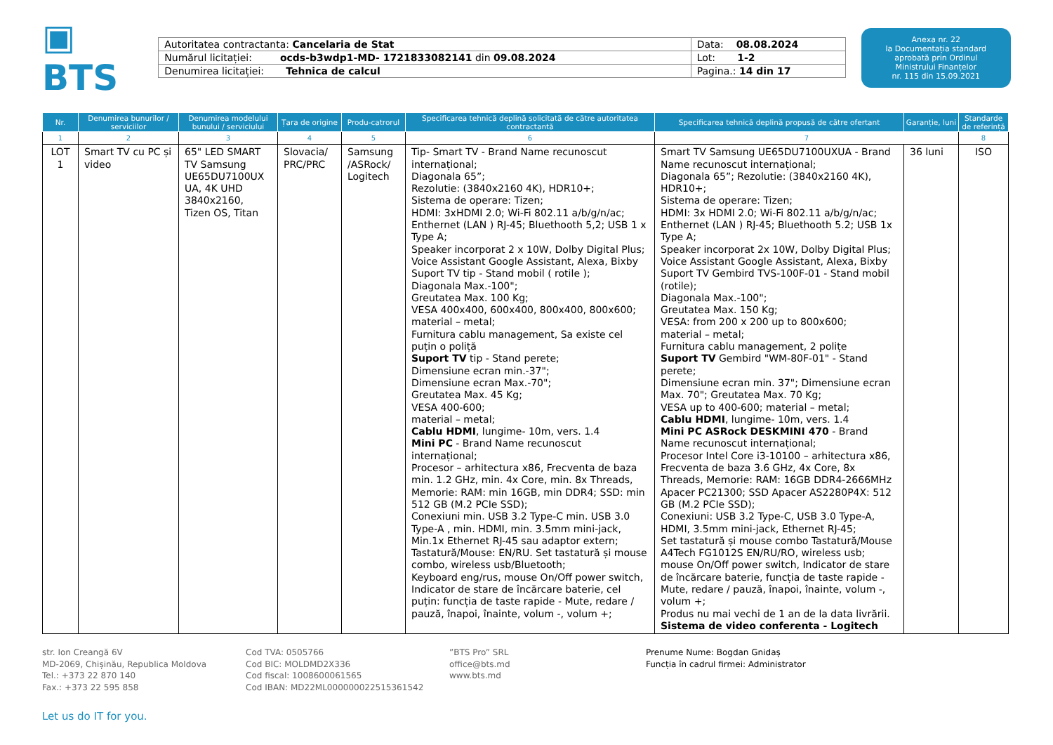▣ BTS
| Autoritatea contractanta: Cancelaria de Stat | Data: 08.08.2024 |
| Numărul licitației: ocds-b3wdp1-MD- 1721833082141 din 09.08.2024 | Lot: 1-2 |
| Denumirea licitației: Tehnica de calcul | Pagina.: 14 din 17 |
Anexa nr. 22
la Documentația standard
aprobată prin Ordinul
Ministrului Finanțelor
nr. 115 din 15.09.2021
| Nr. | Denumirea bunurilor / serviciilor | Denumirea modelului bunului / serviciului | Țara de origine | Produ-catrorul | Specificarea tehnică deplină solicitată de către autoritatea contractantă | Specificarea tehnică deplină propusă de către ofertant | Garanție, luni | Standarde de referință |
| --- | --- | --- | --- | --- | --- | --- | --- | --- |
| 1 | 2 | 3 | 4 | 5 | 6 | 7 | | 8 |
| LOT 1 | Smart TV cu PC și video | 65" LED SMART TV Samsung UE65DU7100UX UA, 4K UHD 3840x2160, Tizen OS, Titan | Slovacia/ PRC/PRC | Samsung /ASRock/ Logitech | Tip- Smart TV - Brand Name recunoscut internațional; Diagonala 65”; Rezolutie: (3840x2160 4K), HDR10+; Sistema de operare: Tizen; HDMI: 3xHDMI 2.0; Wi-Fi 802.11 a/b/g/n/ac; Enthernet (LAN ) RJ-45; Bluethooth 5,2; USB 1 x Type A; Speaker incorporat 2 x 10W, Dolby Digital Plus; Voice Assistant Google Assistant, Alexa, Bixby Suport TV tip - Stand mobil ( rotile ); Diagonala Max.-100"; Greutatea Max. 100 Kg; VESA 400x400, 600x400, 800x400, 800x600; material – metal; Furnitura cablu management, Sa existe cel puțin o poliță Suport TV tip - Stand perete; Dimensiune ecran min.-37"; Dimensiune ecran Max.-70"; Greutatea Max. 45 Kg; VESA 400-600; material – metal; Cablu HDMI , lungime- 10m, vers. 1.4 Mini PC - Brand Name recunoscut internațional; Procesor – arhitectura x86, Frecventa de baza min. 1.2 GHz, min. 4x Core, min. 8x Threads, Memorie: RAM: min 16GB, min DDR4; SSD: min 512 GB (M.2 PCIe SSD); Conexiuni min. USB 3.2 Type-C min. USB 3.0 Type-A , min. HDMI, min. 3.5mm mini-jack, Min.1x Ethernet RJ-45 sau adaptor extern; Tastatură/Mouse: EN/RU. Set tastatură și mouse combo, wireless usb/Bluetooth; Keyboard eng/rus, mouse On/Off power switch, Indicator de stare de încărcare baterie, cel puțin: funcția de taste rapide - Mute, redare / pauză, înapoi, înainte, volum -, volum +; | Smart TV Samsung UE65DU7100UXUA - Brand Name recunoscut internațional; Diagonala 65”; Rezolutie: (3840x2160 4K), HDR10+; Sistema de operare: Tizen; HDMI: 3x HDMI 2.0; Wi-Fi 802.11 a/b/g/n/ac; Enthernet (LAN ) RJ-45; Bluethooth 5.2; USB 1x Type A; Speaker incorporat 2x 10W, Dolby Digital Plus; Voice Assistant Google Assistant, Alexa, Bixby Suport TV Gembird TVS-100F-01 - Stand mobil (rotile); Diagonala Max.-100"; Greutatea Max. 150 Kg; VESA: from 200 x 200 up to 800x600; material – metal; Furnitura cablu management, 2 polițe Suport TV Gembird "WM-80F-01" - Stand perete; Dimensiune ecran min. 37"; Dimensiune ecran Max. 70"; Greutatea Max. 70 Kg; VESA up to 400-600; material – metal; Cablu HDMI , lungime- 10m, vers. 1.4 Mini PC ASRock DESKMINI 470 - Brand Name recunoscut internațional; Procesor Intel Core i3-10100 – arhitectura x86, Frecventa de baza 3.6 GHz, 4x Core, 8x Threads, Memorie: RAM: 16GB DDR4-2666MHz Apacer PC21300; SSD Apacer AS2280P4X: 512 GB (M.2 PCIe SSD); Conexiuni: USB 3.2 Type-C, USB 3.0 Type-A, HDMI, 3.5mm mini-jack, Ethernet RJ-45; Set tastatură și mouse combo Tastatură/Mouse A4Tech FG1012S EN/RU/RO, wireless usb; mouse On/Off power switch, Indicator de stare de încărcare baterie, funcția de taste rapide - Mute, redare / pauză, înapoi, înainte, volum -, volum +; Produs nu mai vechi de 1 an de la data livrării. Sistema de video conferenta - Logitech | 36 luni | ISO |
str. Ion Creangă 6V
MD-2069, Chișinău, Republica Moldova
Tel.: +373 22 870 140
Fax.: +373 22 595 858
Cod TVA: 0505766
Cod BIC: MOLDMD2X336
Cod fiscal: 1008600061565
Cod IBAN: MD22ML000000022515361542
”BTS Pro” SRL
office@bts.md
www.bts.md
Prenume Nume: Bogdan Gnidaș
Funcția în cadrul firmei: Administrator
Let us do IT for you.